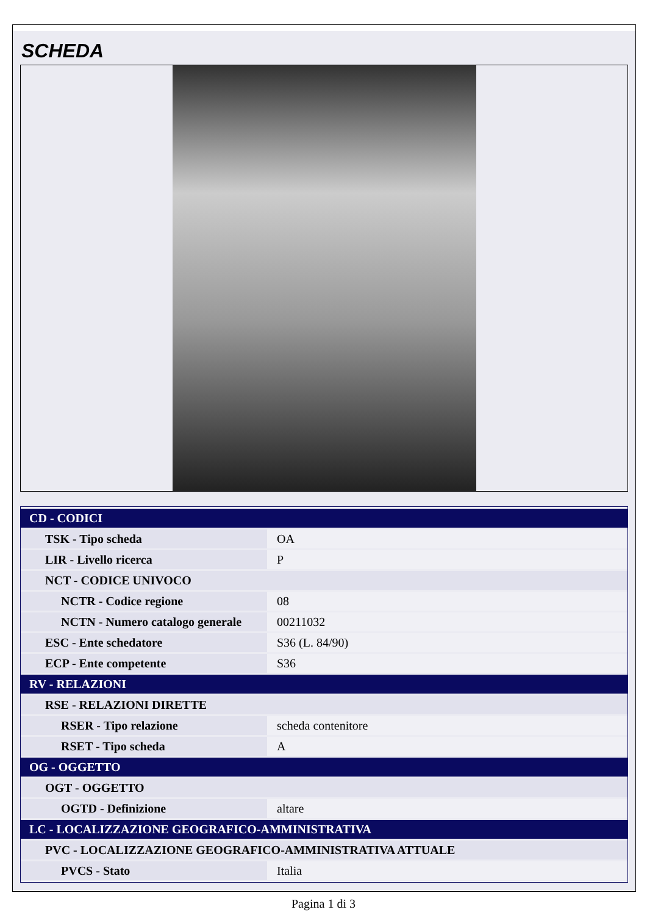SCHEDA
| CD - CODICI | |
| --- | --- |
| TSK - Tipo scheda | OA |
| LIR - Livello ricerca | P |
| NCT - CODICE UNIVOCO | |
| NCTR - Codice regione | 08 |
| NCTN - Numero catalogo generale | 00211032 |
| ESC - Ente schedatore | S36 (L. 84/90) |
| ECP - Ente competente | S36 |
| RV - RELAZIONI | |
| RSE - RELAZIONI DIRETTE | |
| RSER - Tipo relazione | scheda contenitore |
| RSET - Tipo scheda | A |
| OG - OGGETTO | |
| OGT - OGGETTO | |
| OGTD - Definizione | altare |
| LC - LOCALIZZAZIONE GEOGRAFICO-AMMINISTRATIVA | |
| PVC - LOCALIZZAZIONE GEOGRAFICO-AMMINISTRATIVA ATTUALE | |
| PVCS - Stato | Italia |
Pagina 1 di 3